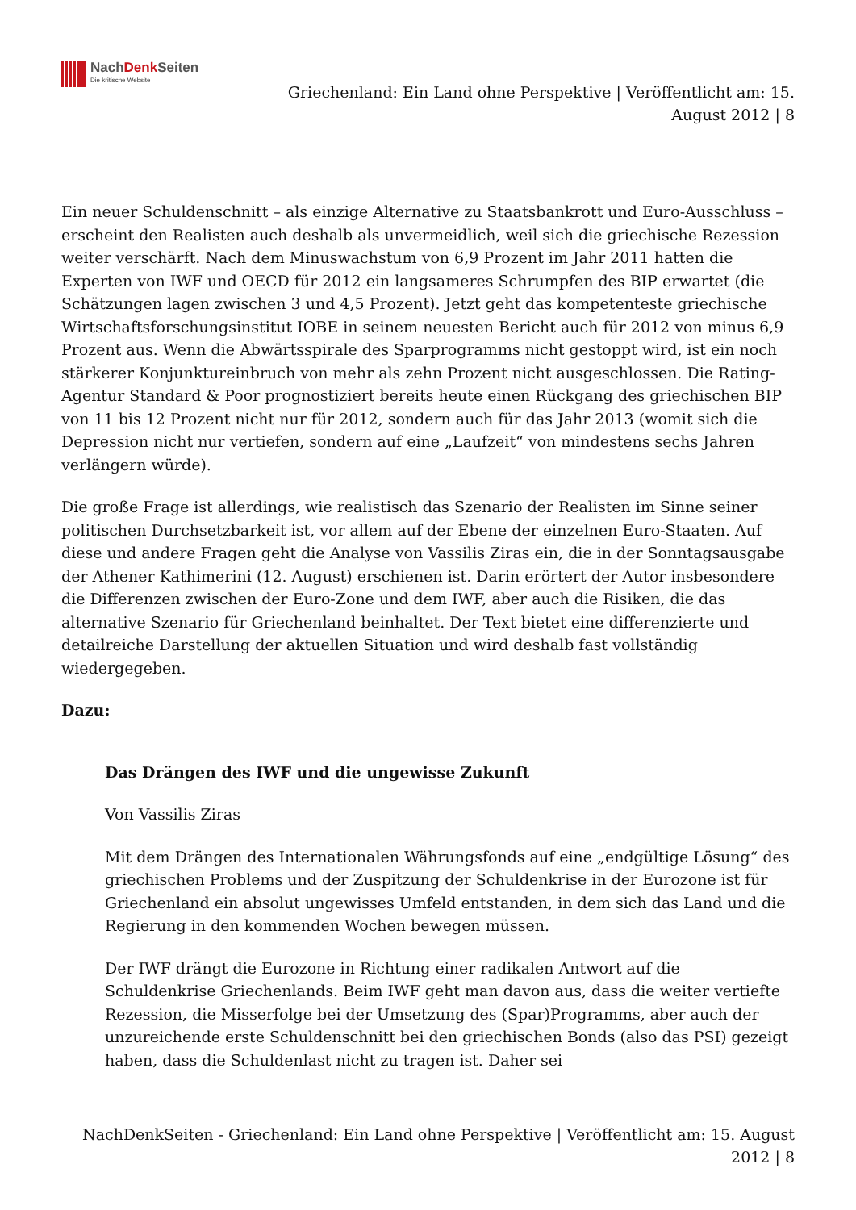NachDenk Seiten
Die kritische Website
Griechenland: Ein Land ohne Perspektive | Veröffentlicht am: 15.
August 2012 | 8
Ein neuer Schuldenschnitt – als einzige Alternative zu Staatsbankrott und Euro-Ausschluss – erscheint den Realisten auch deshalb als unvermeidlich, weil sich die griechische Rezession weiter verschärft. Nach dem Minuswachstum von 6,9 Prozent im Jahr 2011 hatten die Experten von IWF und OECD für 2012 ein langsameres Schrumpfen des BIP erwartet (die Schätzungen lagen zwischen 3 und 4,5 Prozent). Jetzt geht das kompetenteste griechische Wirtschaftsforschungsinstitut IOBE in seinem neuesten Bericht auch für 2012 von minus 6,9 Prozent aus. Wenn die Abwärtsspirale des Sparprogramms nicht gestoppt wird, ist ein noch stärkerer Konjunktureinbruch von mehr als zehn Prozent nicht ausgeschlossen. Die Rating-Agentur Standard & Poor prognostiziert bereits heute einen Rückgang des griechischen BIP von 11 bis 12 Prozent nicht nur für 2012, sondern auch für das Jahr 2013 (womit sich die Depression nicht nur vertiefen, sondern auf eine „Laufzeit“ von mindestens sechs Jahren verlängern würde).
Die große Frage ist allerdings, wie realistisch das Szenario der Realisten im Sinne seiner politischen Durchsetzbarkeit ist, vor allem auf der Ebene der einzelnen Euro-Staaten. Auf diese und andere Fragen geht die Analyse von Vassilis Ziras ein, die in der Sonntagsausgabe der Athener Kathimerini (12. August) erschienen ist. Darin erörtert der Autor insbesondere die Differenzen zwischen der Euro-Zone und dem IWF, aber auch die Risiken, die das alternative Szenario für Griechenland beinhaltet. Der Text bietet eine differenzierte und detailreiche Darstellung der aktuellen Situation und wird deshalb fast vollständig wiedergegeben.
Dazu:
Das Drängen des IWF und die ungewisse Zukunft
Von Vassilis Ziras
Mit dem Drängen des Internationalen Währungsfonds auf eine „endgültige Lösung“ des griechischen Problems und der Zuspitzung der Schuldenkrise in der Eurozone ist für Griechenland ein absolut ungewisses Umfeld entstanden, in dem sich das Land und die Regierung in den kommenden Wochen bewegen müssen.
Der IWF drängt die Eurozone in Richtung einer radikalen Antwort auf die Schuldenkrise Griechenlands. Beim IWF geht man davon aus, dass die weiter vertiefte Rezession, die Misserfolge bei der Umsetzung des (Spar)Programms, aber auch der unzureichende erste Schuldenschnitt bei den griechischen Bonds (also das PSI) gezeigt haben, dass die Schuldenlast nicht zu tragen ist. Daher sei
NachDenkSeiten - Griechenland: Ein Land ohne Perspektive | Veröffentlicht am: 15. August
2012 | 8